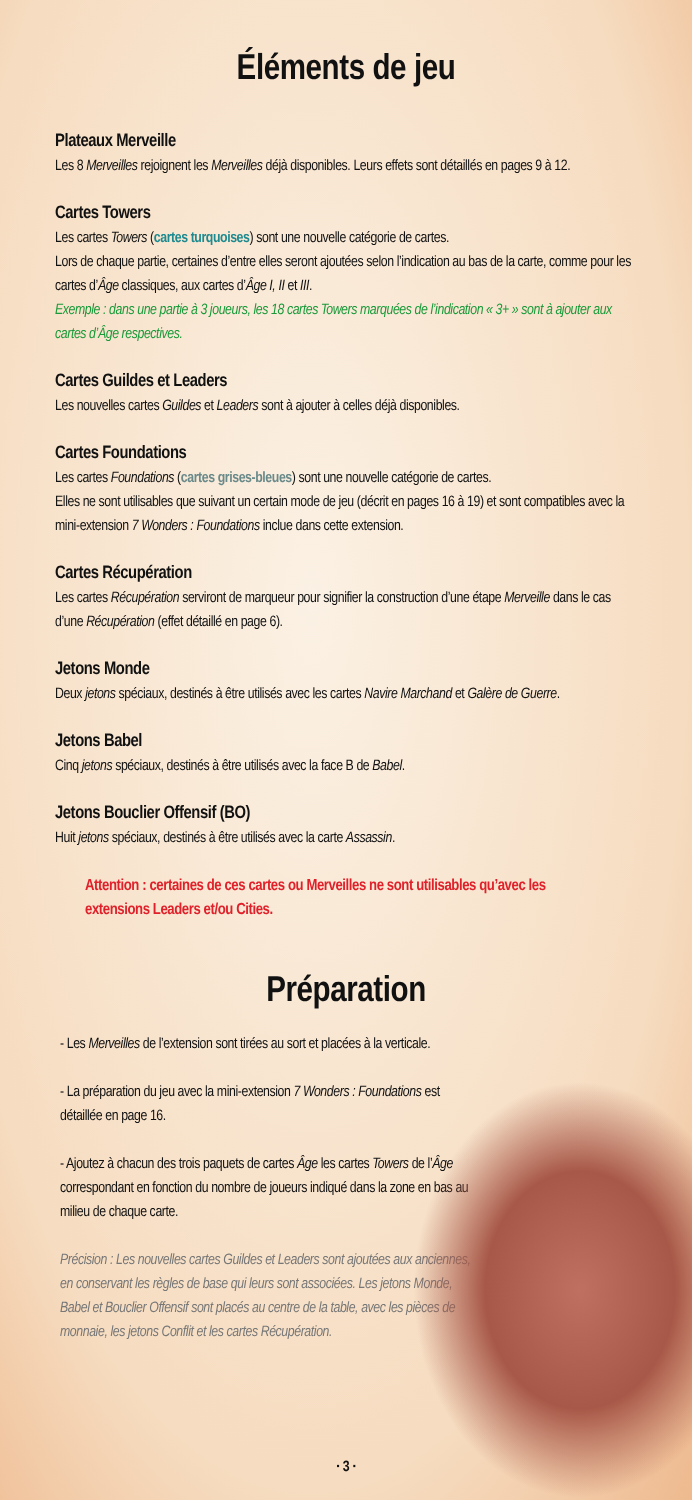Éléments de jeu
Plateaux Merveille
Les 8 Merveilles rejoignent les Merveilles déjà disponibles. Leurs effets sont détaillés en pages 9 à 12.
Cartes Towers
Les cartes Towers (cartes turquoises) sont une nouvelle catégorie de cartes.
Lors de chaque partie, certaines d’entre elles seront ajoutées selon l’indication au bas de la carte, comme pour les cartes d’Âge classiques, aux cartes d’Âge I, II et III.
Exemple : dans une partie à 3 joueurs, les 18 cartes Towers marquées de l’indication « 3+ » sont à ajouter aux cartes d’Âge respectives.
Cartes Guildes et Leaders
Les nouvelles cartes Guildes et Leaders sont à ajouter à celles déjà disponibles.
Cartes Foundations
Les cartes Foundations (cartes grises-bleues) sont une nouvelle catégorie de cartes.
Elles ne sont utilisables que suivant un certain mode de jeu (décrit en pages 16 à 19) et sont compatibles avec la mini-extension 7 Wonders : Foundations inclue dans cette extension.
Cartes Récupération
Les cartes Récupération serviront de marqueur pour signifier la construction d’une étape Merveille dans le cas d’une Récupération (effet détaillé en page 6).
Jetons Monde
Deux jetons spéciaux, destinés à être utilisés avec les cartes Navire Marchand et Galère de Guerre.
Jetons Babel
Cinq jetons spéciaux, destinés à être utilisés avec la face B de Babel.
Jetons Bouclier Offensif (BO)
Huit jetons spéciaux, destinés à être utilisés avec la carte Assassin.
Attention : certaines de ces cartes ou Merveilles ne sont utilisables qu’avec les extensions Leaders et/ou Cities.
Préparation
- Les Merveilles de l’extension sont tirées au sort et placées à la verticale.
- La préparation du jeu avec la mini-extension 7 Wonders : Foundations est détaillée en page 16.
- Ajoutez à chacun des trois paquets de cartes Âge les cartes Towers de l’Âge correspondant en fonction du nombre de joueurs indiqué dans la zone en bas au milieu de chaque carte.
Précision : Les nouvelles cartes Guildes et Leaders sont ajoutées aux anciennes, en conservant les règles de base qui leurs sont associées. Les jetons Monde, Babel et Bouclier Offensif sont placés au centre de la table, avec les pièces de monnaie, les jetons Conflit et les cartes Récupération.
· 3 ·